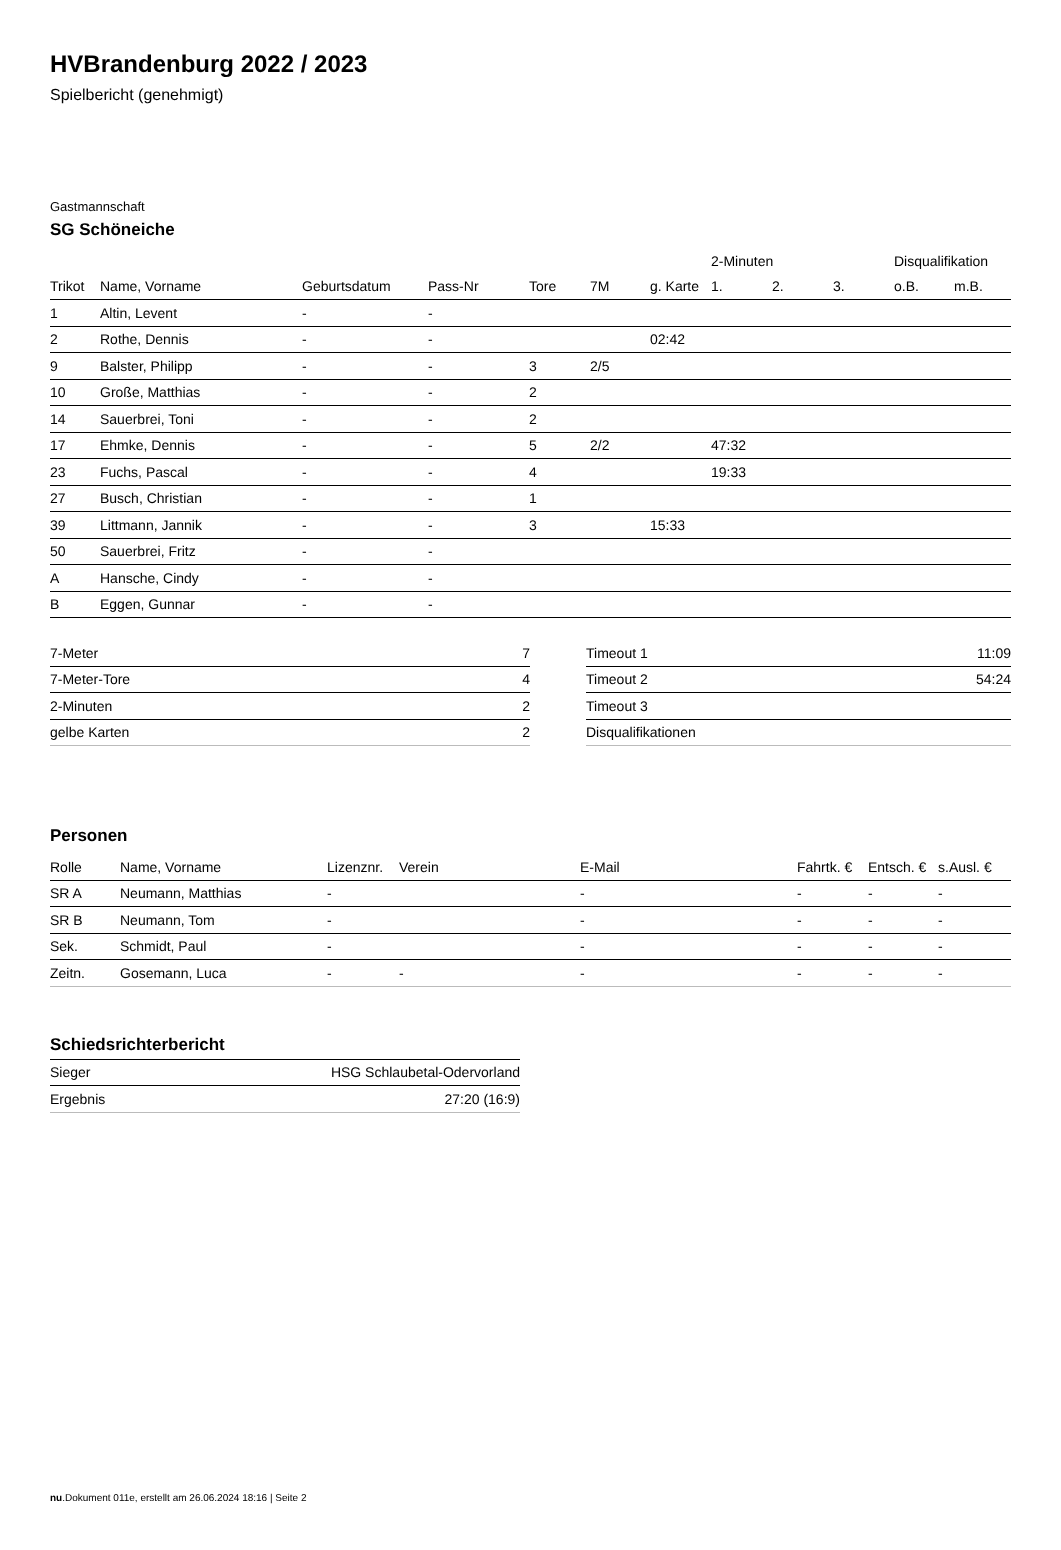HVBrandenburg 2022 / 2023
Spielbericht (genehmigt)
Gastmannschaft
SG Schöneiche
| | | | | | | | 2-Minuten | | | Disqualifikation | |
| --- | --- | --- | --- | --- | --- | --- | --- | --- | --- | --- | --- |
| Trikot | Name, Vorname | Geburtsdatum | Pass-Nr | Tore | 7M | g. Karte | 1. | 2. | 3. | o.B. | m.B. |
| 1 | Altin, Levent | - | - | | | | | | | | |
| 2 | Rothe, Dennis | - | - | | | 02:42 | | | | | |
| 9 | Balster, Philipp | - | - | 3 | 2/5 | | | | | | |
| 10 | Große, Matthias | - | - | 2 | | | | | | | |
| 14 | Sauerbrei, Toni | - | - | 2 | | | | | | | |
| 17 | Ehmke, Dennis | - | - | 5 | 2/2 | | 47:32 | | | | |
| 23 | Fuchs, Pascal | - | - | 4 | | | 19:33 | | | | |
| 27 | Busch, Christian | - | - | 1 | | | | | | | |
| 39 | Littmann, Jannik | - | - | 3 | | 15:33 | | | | | |
| 50 | Sauerbrei, Fritz | - | - | | | | | | | | |
| A | Hansche, Cindy | - | - | | | | | | | | |
| B | Eggen, Gunnar | - | - | | | | | | | | |
| 7-Meter | 7 |
| 7-Meter-Tore | 4 |
| 2-Minuten | 2 |
| gelbe Karten | 2 |
| Timeout 1 | 11:09 |
| Timeout 2 | 54:24 |
| Timeout 3 | |
| Disqualifikationen | |
Personen
| Rolle | Name, Vorname | Lizenznr. | Verein | E-Mail | Fahrtk. € | Entsch. € | s.Ausl. € |
| --- | --- | --- | --- | --- | --- | --- | --- |
| SR A | Neumann, Matthias | - | | - | - | - | - |
| SR B | Neumann, Tom | - | | - | - | - | - |
| Sek. | Schmidt, Paul | - | | - | - | - | - |
| Zeitn. | Gosemann, Luca | - | - | - | - | - | - |
Schiedsrichterbericht
| Sieger | HSG Schlaubetal-Odervorland |
| Ergebnis | 27:20 (16:9) |
nu.Dokument 011e, erstellt am 26.06.2024 18:16 | Seite 2